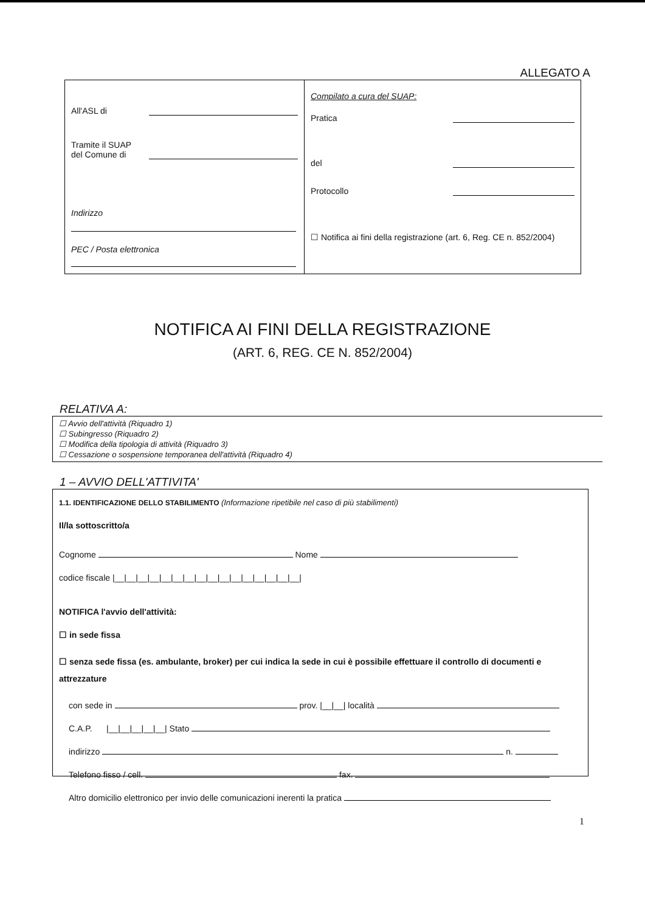ALLEGATO A
All'ASL di
Tramite il SUAP
del Comune di
Indirizzo
PEC / Posta elettronica
Compilato a cura del SUAP:
Pratica
del
Protocollo
☐ Notifica ai fini della registrazione (art. 6, Reg. CE n. 852/2004)
NOTIFICA AI FINI DELLA REGISTRAZIONE
(ART. 6, REG. CE N. 852/2004)
RELATIVA A:
☐ Avvio dell'attività (Riquadro 1)
☐ Subingresso (Riquadro 2)
☐ Modifica della tipologia di attività (Riquadro 3)
☐ Cessazione o sospensione temporanea dell'attività (Riquadro 4)
1 – AVVIO DELL'ATTIVITA'
1.1. IDENTIFICAZIONE DELLO STABILIMENTO (Informazione ripetibile nel caso di più stabilimenti)
Il/la sottoscritto/a
Cognome Nome
codice fiscale |__|__|__|__|__|__|__|__|__|__|__|__|__|__|__|__|
NOTIFICA l'avvio dell'attività:
☐ in sede fissa
☐ senza sede fissa (es. ambulante, broker) per cui indica la sede in cui è possibile effettuare il controllo di documenti e attrezzature
con sede in prov. |__|__| località
C.A.P. |__|__|__|__|__| Stato
indirizzo n.
Telefono fisso / cell. fax.
Altro domicilio elettronico per invio delle comunicazioni inerenti la pratica
1